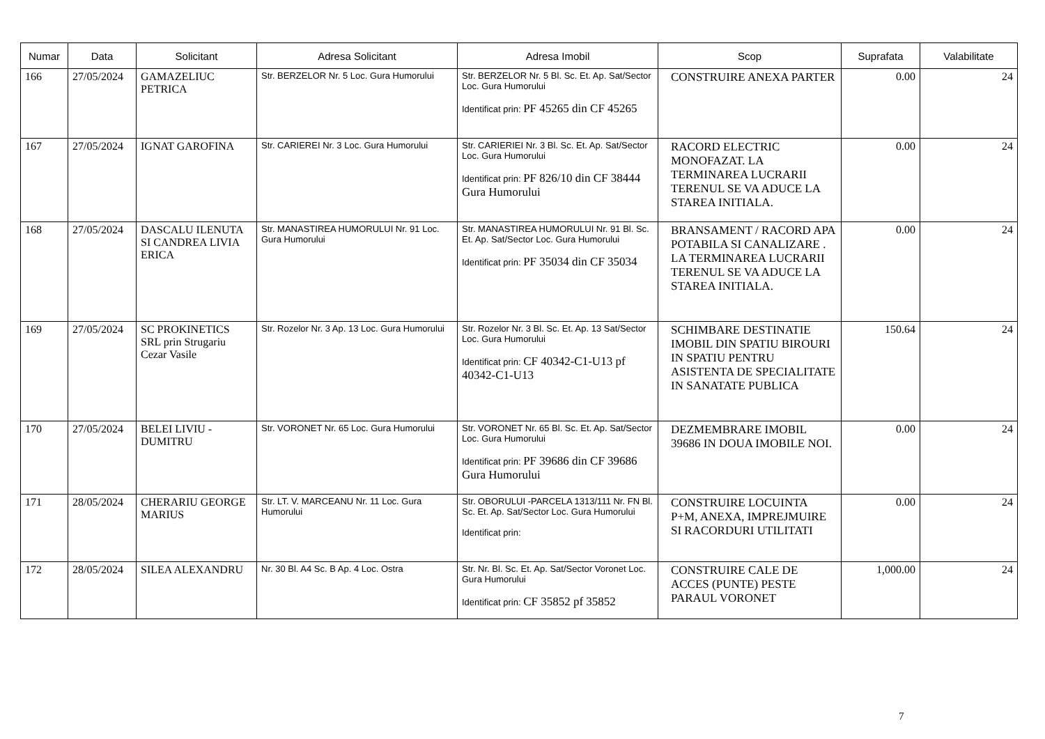| Numar | Data | Solicitant | Adresa Solicitant | Adresa Imobil | Scop | Suprafata | Valabilitate |
| --- | --- | --- | --- | --- | --- | --- | --- |
| 166 | 27/05/2024 | GAMAZELIUC PETRICA | Str. BERZELOR Nr. 5 Loc. Gura Humorului | Str. BERZELOR Nr. 5 Bl. Sc. Et. Ap. Sat/Sector Loc. Gura Humorului Identificat prin: PF 45265 din CF 45265 | CONSTRUIRE ANEXA PARTER | 0.00 | 24 |
| 167 | 27/05/2024 | IGNAT GAROFINA | Str. CARIEREI Nr. 3 Loc. Gura Humorului | Str. CARIERIEI Nr. 3 Bl. Sc. Et. Ap. Sat/Sector Loc. Gura Humorului Identificat prin: PF 826/10 din CF 38444 Gura Humorului | RACORD ELECTRIC MONOFAZAT. LA TERMINAREA LUCRARII TERENUL SE VA ADUCE LA STAREA INITIALA. | 0.00 | 24 |
| 168 | 27/05/2024 | DASCALU ILENUTA SI CANDREA LIVIA ERICA | Str. MANASTIREA HUMORULUI Nr. 91 Loc. Gura Humorului | Str. MANASTIREA HUMORULUI Nr. 91 Bl. Sc. Et. Ap. Sat/Sector Loc. Gura Humorului Identificat prin: PF 35034 din CF 35034 | BRANSAMENT / RACORD APA POTABILA SI CANALIZARE . LA TERMINAREA LUCRARII TERENUL SE VA ADUCE LA STAREA INITIALA. | 0.00 | 24 |
| 169 | 27/05/2024 | SC PROKINETICS SRL prin Strugariu Cezar Vasile | Str. Rozelor Nr. 3 Ap. 13 Loc. Gura Humorului | Str. Rozelor Nr. 3 Bl. Sc. Et. Ap. 13 Sat/Sector Loc. Gura Humorului Identificat prin: CF 40342-C1-U13 pf 40342-C1-U13 | SCHIMBARE DESTINATIE IMOBIL DIN SPATIU BIROURI IN SPATIU PENTRU ASISTENTA DE SPECIALITATE IN SANATATE PUBLICA | 150.64 | 24 |
| 170 | 27/05/2024 | BELEI LIVIU - DUMITRU | Str. VORONET Nr. 65 Loc. Gura Humorului | Str. VORONET Nr. 65 Bl. Sc. Et. Ap. Sat/Sector Loc. Gura Humorului Identificat prin: PF 39686 din CF 39686 Gura Humorului | DEZMEMBRARE IMOBIL 39686 IN DOUA IMOBILE NOI. | 0.00 | 24 |
| 171 | 28/05/2024 | CHERARIU GEORGE MARIUS | Str. LT. V. MARCEANU Nr. 11 Loc. Gura Humorului | Str. OBORULUI -PARCELA 1313/111 Nr. FN Bl. Sc. Et. Ap. Sat/Sector Loc. Gura Humorului Identificat prin: | CONSTRUIRE LOCUINTA P+M, ANEXA, IMPREJMUIRE SI RACORDURI UTILITATI | 0.00 | 24 |
| 172 | 28/05/2024 | SILEA ALEXANDRU | Nr. 30 Bl. A4 Sc. B Ap. 4 Loc. Ostra | Str. Nr. Bl. Sc. Et. Ap. Sat/Sector Voronet Loc. Gura Humorului Identificat prin: CF 35852 pf 35852 | CONSTRUIRE CALE DE ACCES (PUNTE) PESTE PARAUL VORONET | 1,000.00 | 24 |
7